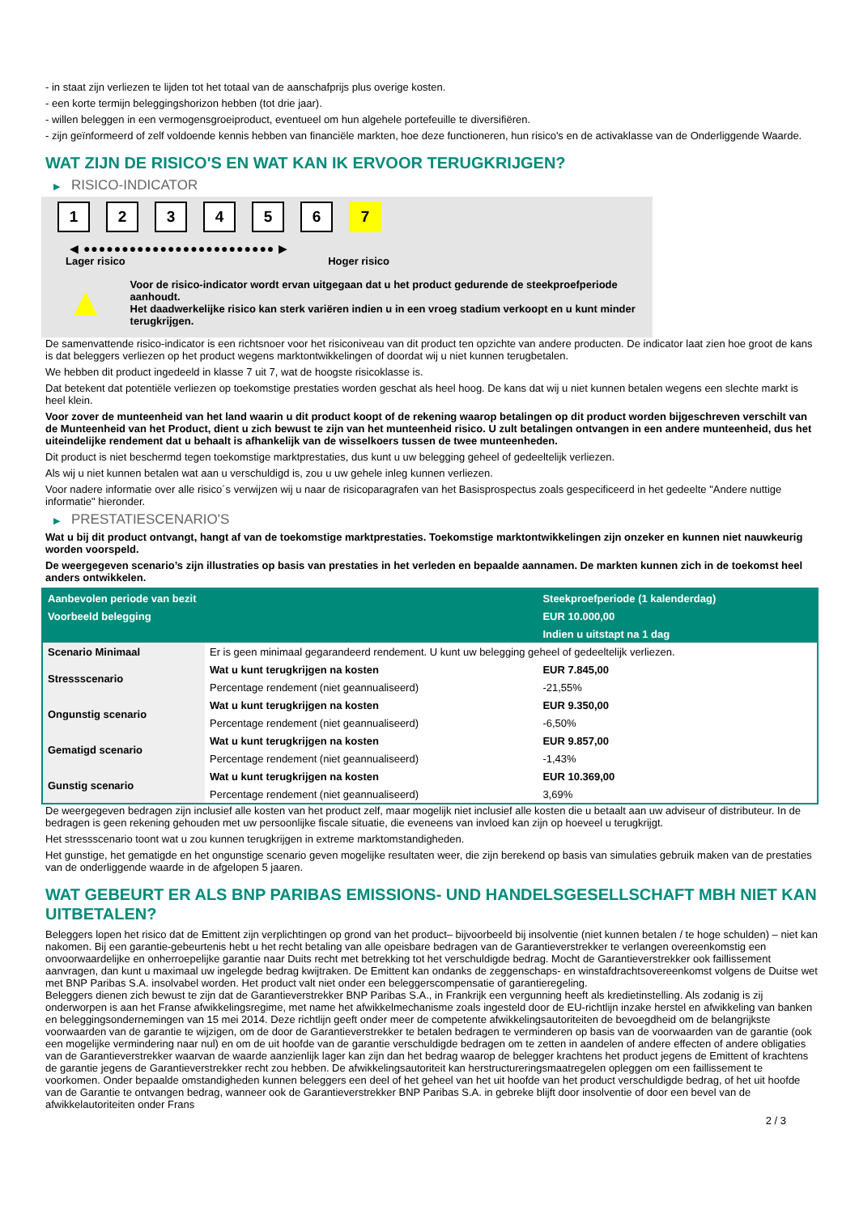- in staat zijn verliezen te lijden tot het totaal van de aanschafprijs plus overige kosten.
- een korte termijn beleggingshorizon hebben (tot drie jaar).
- willen beleggen in een vermogensgroeiproduct, eventueel om hun algehele portefeuille te diversifiëren.
- zijn geïnformeerd of zelf voldoende kennis hebben van financiële markten, hoe deze functioneren, hun risico's en de activaklasse van de Onderliggende Waarde.
WAT ZIJN DE RISICO'S EN WAT KAN IK ERVOOR TERUGKRIJGEN?
▶ RISICO-INDICATOR
1 2 3 4 5 6 7
◀ ●●●●●●●●●●●●●●●●●●●●●●●●● ▶
Lager risico Hoger risico
▲
Voor de risico-indicator wordt ervan uitgegaan dat u het product gedurende de steekproefperiode aanhoudt.
Het daadwerkelijke risico kan sterk variëren indien u in een vroeg stadium verkoopt en u kunt minder terugkrijgen.
De samenvattende risico-indicator is een richtsnoer voor het risiconiveau van dit product ten opzichte van andere producten. De indicator laat zien hoe groot de kans is dat beleggers verliezen op het product wegens marktontwikkelingen of doordat wij u niet kunnen terugbetalen.
We hebben dit product ingedeeld in klasse 7 uit 7, wat de hoogste risicoklasse is.
Dat betekent dat potentiële verliezen op toekomstige prestaties worden geschat als heel hoog. De kans dat wij u niet kunnen betalen wegens een slechte markt is heel klein.
Voor zover de munteenheid van het land waarin u dit product koopt of de rekening waarop betalingen op dit product worden bijgeschreven verschilt van de Munteenheid van het Product, dient u zich bewust te zijn van het munteenheid risico. U zult betalingen ontvangen in een andere munteenheid, dus het uiteindelijke rendement dat u behaalt is afhankelijk van de wisselkoers tussen de twee munteenheden.
Dit product is niet beschermd tegen toekomstige marktprestaties, dus kunt u uw belegging geheel of gedeeltelijk verliezen.
Als wij u niet kunnen betalen wat aan u verschuldigd is, zou u uw gehele inleg kunnen verliezen.
Voor nadere informatie over alle risico´s verwijzen wij u naar de risicoparagrafen van het Basisprospectus zoals gespecificeerd in het gedeelte "Andere nuttige informatie" hieronder.
▶ PRESTATIESCENARIO'S
Wat u bij dit product ontvangt, hangt af van de toekomstige marktprestaties. Toekomstige marktontwikkelingen zijn onzeker en kunnen niet nauwkeurig worden voorspeld.
De weergegeven scenario’s zijn illustraties op basis van prestaties in het verleden en bepaalde aannamen. De markten kunnen zich in de toekomst heel anders ontwikkelen.
| Aanbevolen periode van bezit | | Steekproefperiode (1 kalenderdag) |
| --- | --- | --- |
| Voorbeeld belegging | | EUR 10.000,00 |
| | | Indien u uitstapt na 1 dag |
| Scenario Minimaal | Er is geen minimaal gegarandeerd rendement. U kunt uw belegging geheel of gedeeltelijk verliezen. | |
| Stressscenario | Wat u kunt terugkrijgen na kosten | EUR 7.845,00 |
| | Percentage rendement (niet geannualiseerd) | -21,55% |
| Ongunstig scenario | Wat u kunt terugkrijgen na kosten | EUR 9.350,00 |
| | Percentage rendement (niet geannualiseerd) | -6,50% |
| Gematigd scenario | Wat u kunt terugkrijgen na kosten | EUR 9.857,00 |
| | Percentage rendement (niet geannualiseerd) | -1,43% |
| Gunstig scenario | Wat u kunt terugkrijgen na kosten | EUR 10.369,00 |
| | Percentage rendement (niet geannualiseerd) | 3,69% |
De weergegeven bedragen zijn inclusief alle kosten van het product zelf, maar mogelijk niet inclusief alle kosten die u betaalt aan uw adviseur of distributeur. In de bedragen is geen rekening gehouden met uw persoonlijke fiscale situatie, die eveneens van invloed kan zijn op hoeveel u terugkrijgt.
Het stressscenario toont wat u zou kunnen terugkrijgen in extreme marktomstandigheden.
Het gunstige, het gematigde en het ongunstige scenario geven mogelijke resultaten weer, die zijn berekend op basis van simulaties gebruik maken van de prestaties van de onderliggende waarde in de afgelopen 5 jaaren.
WAT GEBEURT ER ALS BNP PARIBAS EMISSIONS- UND HANDELSGESELLSCHAFT MBH NIET KAN UITBETALEN?
Beleggers lopen het risico dat de Emittent zijn verplichtingen op grond van het product– bijvoorbeeld bij insolventie (niet kunnen betalen / te hoge schulden) – niet kan nakomen. Bij een garantie-gebeurtenis hebt u het recht betaling van alle opeisbare bedragen van de Garantieverstrekker te verlangen overeenkomstig een onvoorwaardelijke en onherroepelijke garantie naar Duits recht met betrekking tot het verschuldigde bedrag. Mocht de Garantieverstrekker ook faillissement aanvragen, dan kunt u maximaal uw ingelegde bedrag kwijtraken. De Emittent kan ondanks de zeggenschaps- en winstafdrachtsovereenkomst volgens de Duitse wet met BNP Paribas S.A. insolvabel worden. Het product valt niet onder een beleggerscompensatie of garantieregeling.
Beleggers dienen zich bewust te zijn dat de Garantieverstrekker BNP Paribas S.A., in Frankrijk een vergunning heeft als kredietinstelling. Als zodanig is zij onderworpen is aan het Franse afwikkelingsregime, met name het afwikkelmechanisme zoals ingesteld door de EU-richtlijn inzake herstel en afwikkeling van banken en beleggingsondernemingen van 15 mei 2014. Deze richtlijn geeft onder meer de competente afwikkelingsautoriteiten de bevoegdheid om de belangrijkste voorwaarden van de garantie te wijzigen, om de door de Garantieverstrekker te betalen bedragen te verminderen op basis van de voorwaarden van de garantie (ook een mogelijke vermindering naar nul) en om de uit hoofde van de garantie verschuldigde bedragen om te zetten in aandelen of andere effecten of andere obligaties van de Garantieverstrekker waarvan de waarde aanzienlijk lager kan zijn dan het bedrag waarop de belegger krachtens het product jegens de Emittent of krachtens de garantie jegens de Garantieverstrekker recht zou hebben. De afwikkelingsautoriteit kan herstructureringsmaatregelen opleggen om een faillissement te voorkomen. Onder bepaalde omstandigheden kunnen beleggers een deel of het geheel van het uit hoofde van het product verschuldigde bedrag, of het uit hoofde van de Garantie te ontvangen bedrag, wanneer ook de Garantieverstrekker BNP Paribas S.A. in gebreke blijft door insolventie of door een bevel van de afwikkelautoriteiten onder Frans
2 / 3